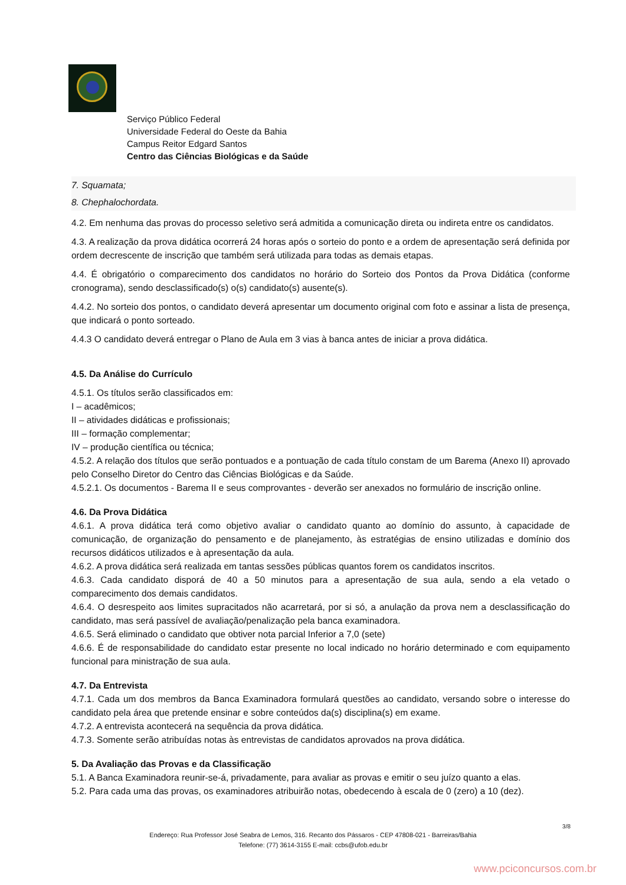Serviço Público Federal
Universidade Federal do Oeste da Bahia
Campus Reitor Edgard Santos
Centro das Ciências Biológicas e da Saúde
7. Squamata;
8. Chephalochordata.
4.2. Em nenhuma das provas do processo seletivo será admitida a comunicação direta ou indireta entre os candidatos.
4.3. A realização da prova didática ocorrerá 24 horas após o sorteio do ponto e a ordem de apresentação será definida por ordem decrescente de inscrição que também será utilizada para todas as demais etapas.
4.4. É obrigatório o comparecimento dos candidatos no horário do Sorteio dos Pontos da Prova Didática (conforme cronograma), sendo desclassificado(s) o(s) candidato(s) ausente(s).
4.4.2. No sorteio dos pontos, o candidato deverá apresentar um documento original com foto e assinar a lista de presença, que indicará o ponto sorteado.
4.4.3 O candidato deverá entregar o Plano de Aula em 3 vias à banca antes de iniciar a prova didática.
4.5. Da Análise do Currículo
4.5.1. Os títulos serão classificados em:
I – acadêmicos;
II – atividades didáticas e profissionais;
III – formação complementar;
IV – produção científica ou técnica;
4.5.2. A relação dos títulos que serão pontuados e a pontuação de cada título constam de um Barema (Anexo II) aprovado pelo Conselho Diretor do Centro das Ciências Biológicas e da Saúde.
4.5.2.1. Os documentos - Barema II e seus comprovantes - deverão ser anexados no formulário de inscrição online.
4.6. Da Prova Didática
4.6.1. A prova didática terá como objetivo avaliar o candidato quanto ao domínio do assunto, à capacidade de comunicação, de organização do pensamento e de planejamento, às estratégias de ensino utilizadas e domínio dos recursos didáticos utilizados e à apresentação da aula.
4.6.2. A prova didática será realizada em tantas sessões públicas quantos forem os candidatos inscritos.
4.6.3. Cada candidato disporá de 40 a 50 minutos para a apresentação de sua aula, sendo a ela vetado o comparecimento dos demais candidatos.
4.6.4. O desrespeito aos limites supracitados não acarretará, por si só, a anulação da prova nem a desclassificação do candidato, mas será passível de avaliação/penalização pela banca examinadora.
4.6.5. Será eliminado o candidato que obtiver nota parcial Inferior a 7,0 (sete)
4.6.6. É de responsabilidade do candidato estar presente no local indicado no horário determinado e com equipamento funcional para ministração de sua aula.
4.7. Da Entrevista
4.7.1. Cada um dos membros da Banca Examinadora formulará questões ao candidato, versando sobre o interesse do candidato pela área que pretende ensinar e sobre conteúdos da(s) disciplina(s) em exame.
4.7.2. A entrevista acontecerá na sequência da prova didática.
4.7.3. Somente serão atribuídas notas às entrevistas de candidatos aprovados na prova didática.
5. Da Avaliação das Provas e da Classificação
5.1. A Banca Examinadora reunir-se-á, privadamente, para avaliar as provas e emitir o seu juízo quanto a elas.
5.2. Para cada uma das provas, os examinadores atribuirão notas, obedecendo à escala de 0 (zero) a 10 (dez).
3/8
Endereço: Rua Professor José Seabra de Lemos, 316. Recanto dos Pássaros - CEP 47808-021 - Barreiras/Bahia
Telefone: (77) 3614-3155 E-mail: ccbs@ufob.edu.br
www.pciconcursos.com.br